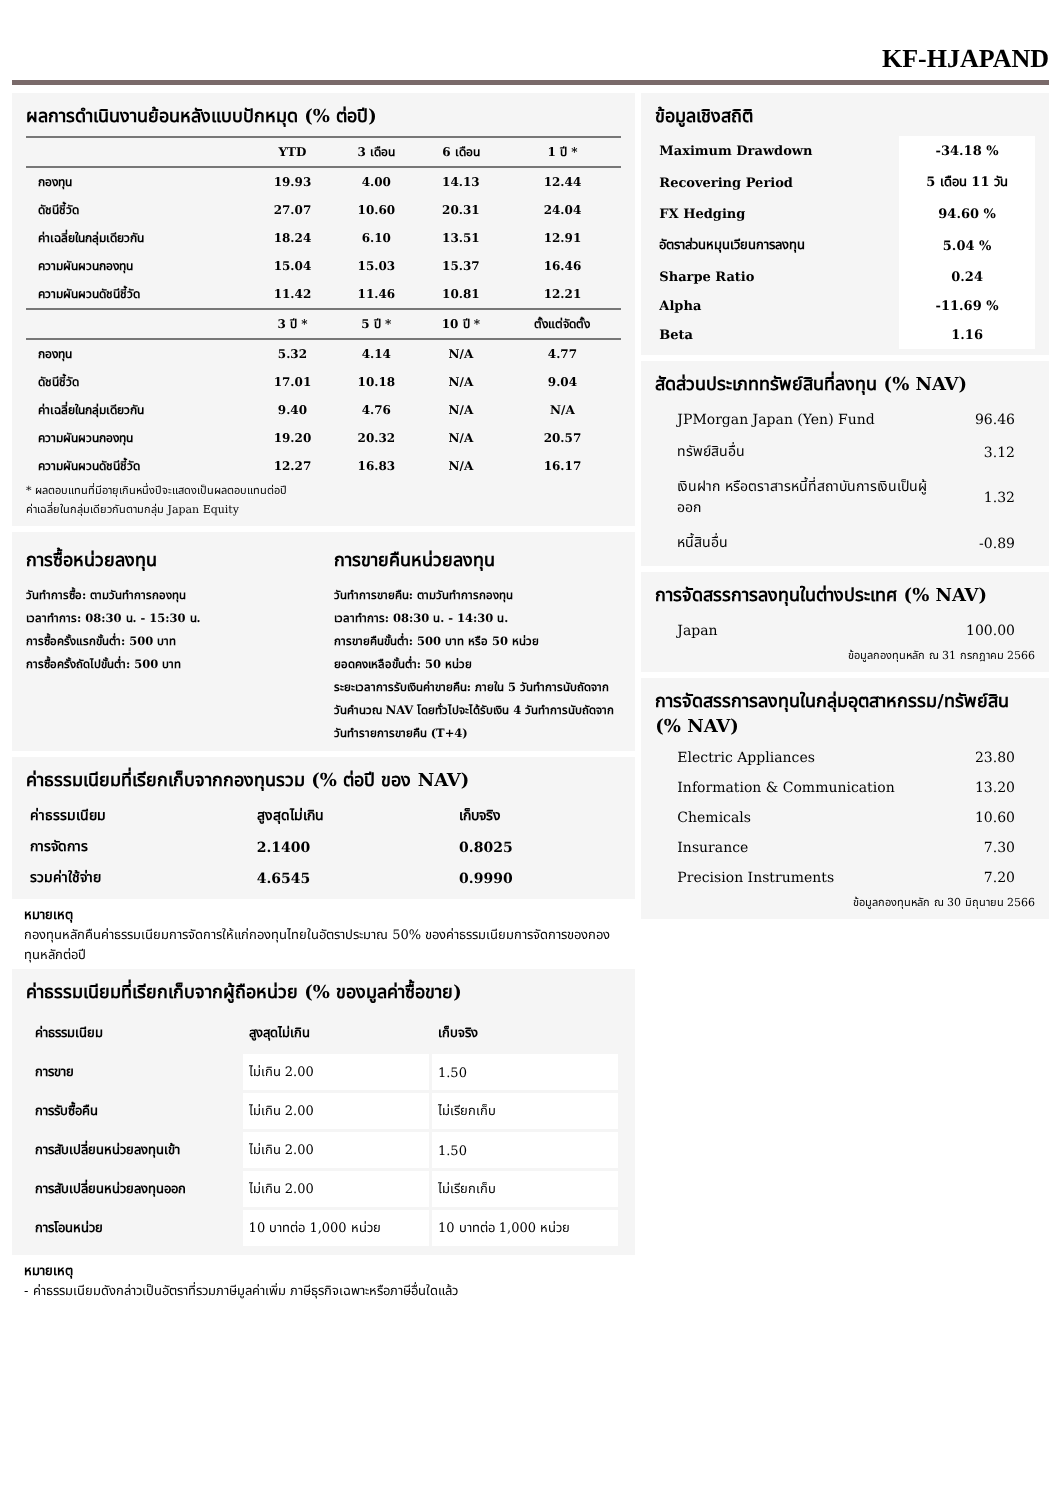KF-HJAPAND
ผลการดำเนินงานย้อนหลังแบบปักหมุด (% ต่อปี)
| | YTD | 3 เดือน | 6 เดือน | 1 ปี * |
| --- | --- | --- | --- | --- |
| กองทุน | 19.93 | 4.00 | 14.13 | 12.44 |
| ดัชนีชี้วัด | 27.07 | 10.60 | 20.31 | 24.04 |
| ค่าเฉลี่ยในกลุ่มเดียวกัน | 18.24 | 6.10 | 13.51 | 12.91 |
| ความผันผวนกองทุน | 15.04 | 15.03 | 15.37 | 16.46 |
| ความผันผวนดัชนีชี้วัด | 11.42 | 11.46 | 10.81 | 12.21 |
| | 3 ปี * | 5 ปี * | 10 ปี * | ตั้งแต่จัดตั้ง |
| กองทุน | 5.32 | 4.14 | N/A | 4.77 |
| ดัชนีชี้วัด | 17.01 | 10.18 | N/A | 9.04 |
| ค่าเฉลี่ยในกลุ่มเดียวกัน | 9.40 | 4.76 | N/A | N/A |
| ความผันผวนกองทุน | 19.20 | 20.32 | N/A | 20.57 |
| ความผันผวนดัชนีชี้วัด | 12.27 | 16.83 | N/A | 16.17 |
* ผลตอบแทนที่มีอายุเกินหนึ่งปีจะแสดงเป็นผลตอบแทนต่อปี
ค่าเฉลี่ยในกลุ่มเดียวกันตามกลุ่ม Japan Equity
การซื้อหน่วยลงทุน
วันทำการซื้อ: ตามวันทำการกองทุน
เวลาทำการ: 08:30 น. - 15:30 น.
การซื้อครั้งแรกขั้นต่ำ: 500 บาท
การซื้อครั้งถัดไปขั้นต่ำ: 500 บาท
การขายคืนหน่วยลงทุน
วันทำการขายคืน: ตามวันทำการกองทุน
เวลาทำการ: 08:30 น. - 14:30 น.
การขายคืนขั้นต่ำ: 500 บาท หรือ 50 หน่วย
ยอดคงเหลือขั้นต่ำ: 50 หน่วย
ระยะเวลาการรับเงินค่าขายคืน: ภายใน 5 วันทำการนับถัดจากวันคำนวณ NAV โดยทั่วไปจะได้รับเงิน 4 วันทำการนับถัดจากวันทำรายการขายคืน (T+4)
ค่าธรรมเนียมที่เรียกเก็บจากกองทุนรวม (% ต่อปี ของ NAV)
| ค่าธรรมเนียม | สูงสุดไม่เกิน | เก็บจริง |
| --- | --- | --- |
| การจัดการ | 2.1400 | 0.8025 |
| รวมค่าใช้จ่าย | 4.6545 | 0.9990 |
หมายเหตุ
กองทุนหลักคืนค่าธรรมเนียมการจัดการให้แก่กองทุนไทยในอัตราประมาณ 50% ของค่าธรรมเนียมการจัดการของกองทุนหลักต่อปี
ค่าธรรมเนียมที่เรียกเก็บจากผู้ถือหน่วย (% ของมูลค่าซื้อขาย)
| ค่าธรรมเนียม | สูงสุดไม่เกิน | เก็บจริง |
| การขาย | ไม่เกิน 2.00 | 1.50 |
| การรับซื้อคืน | ไม่เกิน 2.00 | ไม่เรียกเก็บ |
| การสับเปลี่ยนหน่วยลงทุนเข้า | ไม่เกิน 2.00 | 1.50 |
| การสับเปลี่ยนหน่วยลงทุนออก | ไม่เกิน 2.00 | ไม่เรียกเก็บ |
| การโอนหน่วย | 10 บาทต่อ 1,000 หน่วย | 10 บาทต่อ 1,000 หน่วย |
หมายเหตุ
- ค่าธรรมเนียมดังกล่าวเป็นอัตราที่รวมภาษีมูลค่าเพิ่ม ภาษีธุรกิจเฉพาะหรือภาษีอื่นใดแล้ว
ข้อมูลเชิงสถิติ
| Maximum Drawdown | -34.18 % |
| Recovering Period | 5 เดือน 11 วัน |
| FX Hedging | 94.60 % |
| อัตราส่วนหมุนเวียนการลงทุน | 5.04 % |
| Sharpe Ratio | 0.24 |
| Alpha | -11.69 % |
| Beta | 1.16 |
สัดส่วนประเภททรัพย์สินที่ลงทุน (% NAV)
| JPMorgan Japan (Yen) Fund | 96.46 |
| ทรัพย์สินอื่น | 3.12 |
| เงินฝาก หรือตราสารหนี้ที่สถาบันการเงินเป็นผู้ออก | 1.32 |
| หนี้สินอื่น | -0.89 |
การจัดสรรการลงทุนในต่างประเทศ (% NAV)
| Japan | 100.00 |
ข้อมูลกองทุนหลัก ณ 31 กรกฎาคม 2566
การจัดสรรการลงทุนในกลุ่มอุตสาหกรรม/ทรัพย์สิน (% NAV)
| Electric Appliances | 23.80 |
| Information & Communication | 13.20 |
| Chemicals | 10.60 |
| Insurance | 7.30 |
| Precision Instruments | 7.20 |
ข้อมูลกองทุนหลัก ณ 30 มิถุนายน 2566